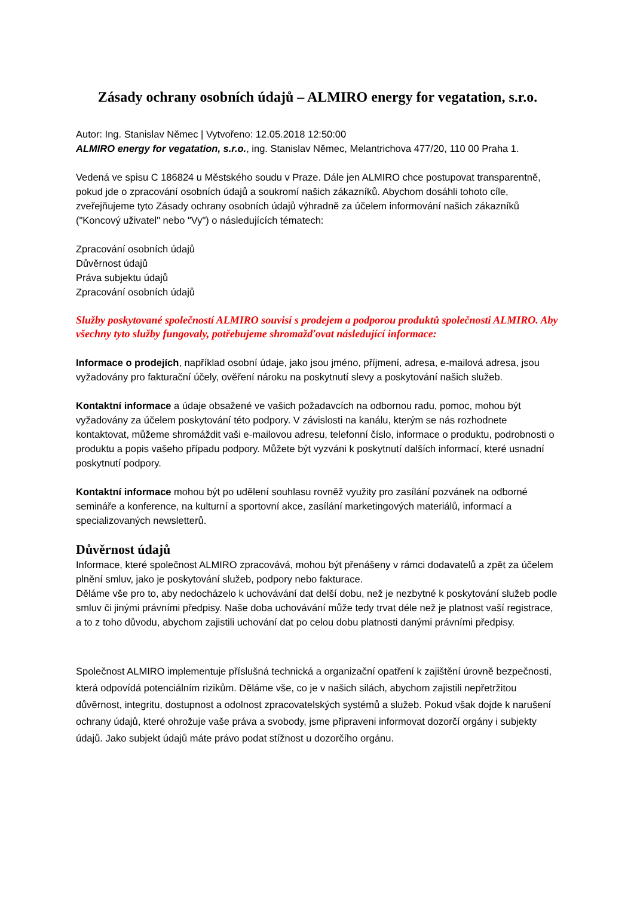Zásady ochrany osobních údajů – ALMIRO energy for vegatation, s.r.o.
Autor: Ing. Stanislav Němec | Vytvořeno: 12.05.2018 12:50:00
ALMIRO energy for vegatation, s.r.o., ing. Stanislav Němec, Melantrichova 477/20, 110 00 Praha 1.
Vedená ve spisu C 186824 u Městského soudu v Praze. Dále jen ALMIRO chce postupovat transparentně, pokud jde o zpracování osobních údajů a soukromí našich zákazníků. Abychom dosáhli tohoto cíle, zveřejňujeme tyto Zásady ochrany osobních údajů výhradně za účelem informování našich zákazníků ("Koncový uživatel" nebo "Vy") o následujících tématech:
Zpracování osobních údajů
Důvěrnost údajů
Práva subjektu údajů
Zpracování osobních údajů
Služby poskytované společností ALMIRO souvisí s prodejem a podporou produktů společnosti ALMIRO. Aby všechny tyto služby fungovaly, potřebujeme shromažďovat následující informace:
Informace o prodejích, například osobní údaje, jako jsou jméno, příjmení, adresa, e-mailová adresa, jsou vyžadovány pro fakturační účely, ověření nároku na poskytnutí slevy a poskytování našich služeb.
Kontaktní informace a údaje obsažené ve vašich požadavcích na odbornou radu, pomoc, mohou být vyžadovány za účelem poskytování této podpory. V závislosti na kanálu, kterým se nás rozhodnete kontaktovat, můžeme shromáždit vaši e-mailovou adresu, telefonní číslo, informace o produktu, podrobnosti o produktu a popis vašeho případu podpory. Můžete být vyzváni k poskytnutí dalších informací, které usnadní poskytnutí podpory.
Kontaktní informace mohou být po udělení souhlasu rovněž využity pro zasílání pozvánek na odborné semináře a konference, na kulturní a sportovní akce, zasílání marketingových materiálů, informací a specializovaných newsletterů.
Důvěrnost údajů
Informace, které společnost ALMIRO zpracovává, mohou být přenášeny v rámci dodavatelů a zpět za účelem plnění smluv, jako je poskytování služeb, podpory nebo fakturace.
Děláme vše pro to, aby nedocházelo k uchovávání dat delší dobu, než je nezbytné k poskytování služeb podle smluv či jinými právními předpisy. Naše doba uchovávání může tedy trvat déle než je platnost vaší registrace, a to z toho důvodu, abychom zajistili uchování dat po celou dobu platnosti danými právními předpisy.
Společnost ALMIRO implementuje příslušná technická a organizační opatření k zajištění úrovně bezpečnosti, která odpovídá potenciálním rizikům. Děláme vše, co je v našich silách, abychom zajistili nepřetržitou důvěrnost, integritu, dostupnost a odolnost zpracovatelských systémů a služeb. Pokud však dojde k narušení ochrany údajů, které ohrožuje vaše práva a svobody, jsme připraveni informovat dozorčí orgány i subjekty údajů. Jako subjekt údajů máte právo podat stížnost u dozorčího orgánu.